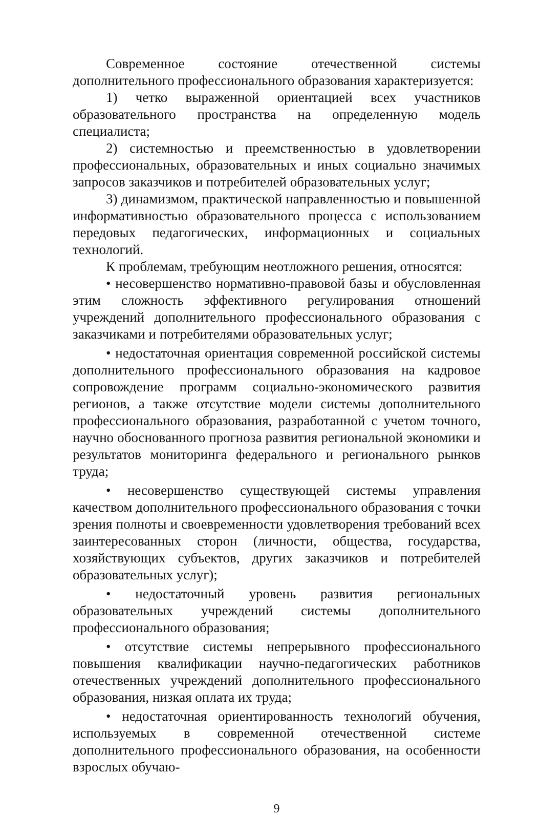Современное состояние отечественной системы дополнительного профессионального образования характеризуется:
1) четко выраженной ориентацией всех участников образовательного пространства на определенную модель специалиста;
2) системностью и преемственностью в удовлетворении профессиональных, образовательных и иных социально значимых запросов заказчиков и потребителей образовательных услуг;
3) динамизмом, практической направленностью и повышенной информативностью образовательного процесса с использованием передовых педагогических, информационных и социальных технологий.
К проблемам, требующим неотложного решения, относятся:
• несовершенство нормативно-правовой базы и обусловленная этим сложность эффективного регулирования отношений учреждений дополнительного профессионального образования с заказчиками и потребителями образовательных услуг;
• недостаточная ориентация современной российской системы дополнительного профессионального образования на кадровое сопровождение программ социально-экономического развития регионов, а также отсутствие модели системы дополнительного профессионального образования, разработанной с учетом точного, научно обоснованного прогноза развития региональной экономики и результатов мониторинга федерального и регионального рынков труда;
• несовершенство существующей системы управления качеством дополнительного профессионального образования с точки зрения полноты и своевременности удовлетворения требований всех заинтересованных сторон (личности, общества, государства, хозяйствующих субъектов, других заказчиков и потребителей образовательных услуг);
• недостаточный уровень развития региональных образовательных учреждений системы дополнительного профессионального образования;
• отсутствие системы непрерывного профессионального повышения квалификации научно-педагогических работников отечественных учреждений дополнительного профессионального образования, низкая оплата их труда;
• недостаточная ориентированность технологий обучения, используемых в современной отечественной системе дополнительного профессионального образования, на особенности взрослых обучаю-
9